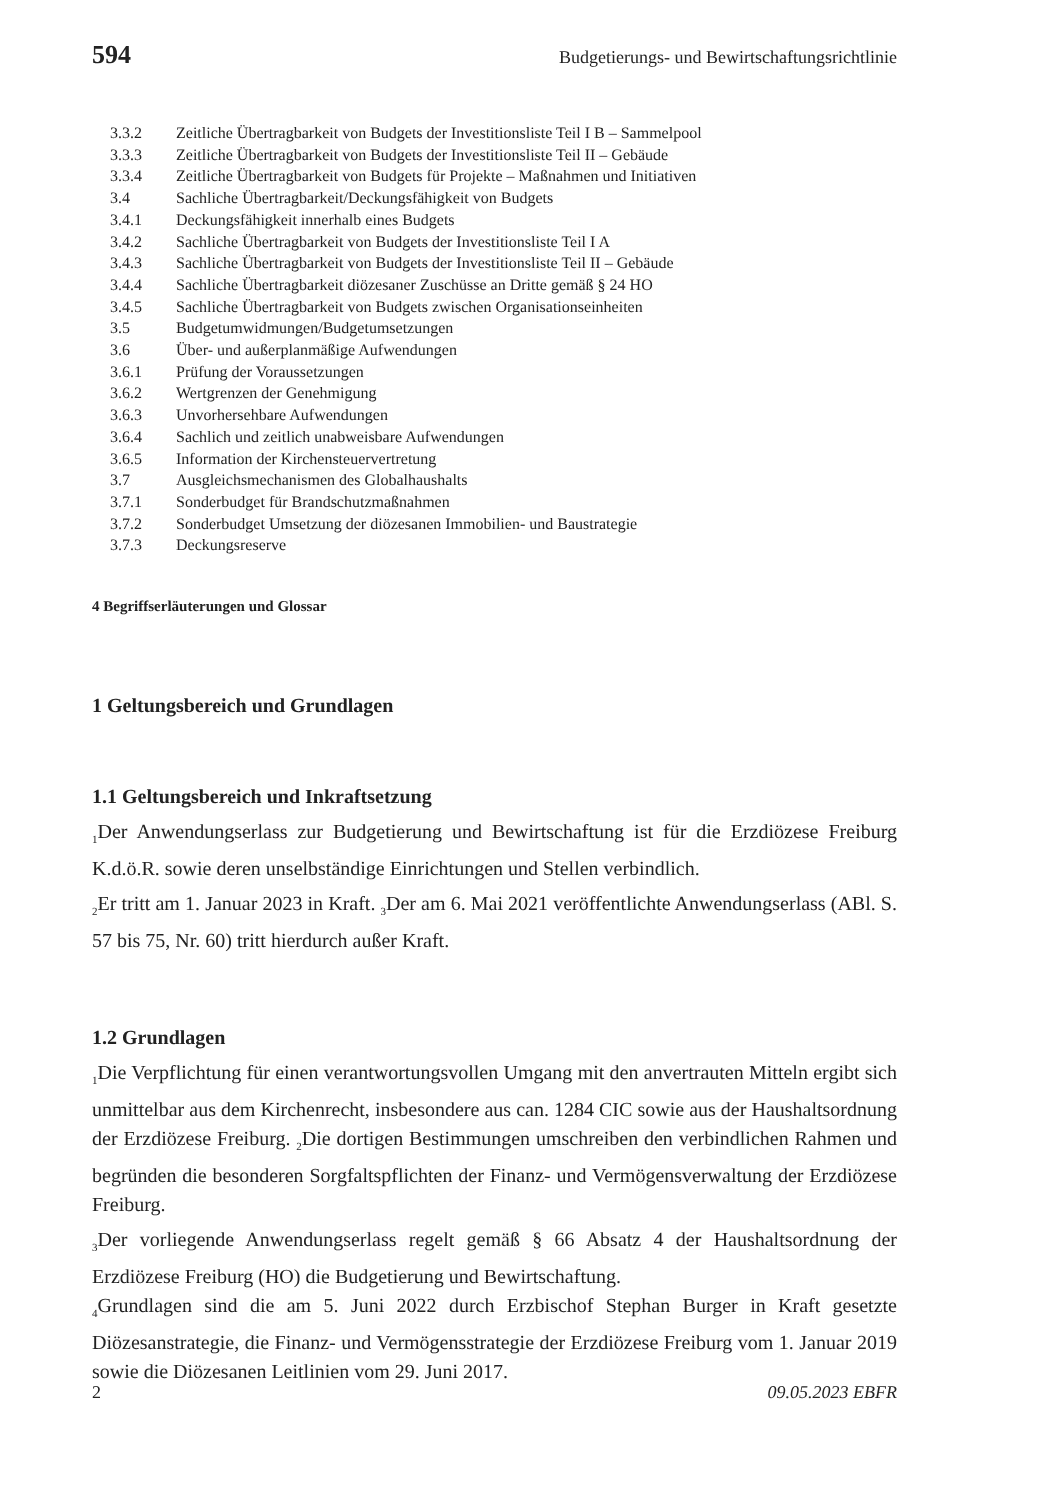594 Budgetierungs- und Bewirtschaftungsrichtlinie
3.3.2 Zeitliche Übertragbarkeit von Budgets der Investitionsliste Teil I B – Sammelpool
3.3.3 Zeitliche Übertragbarkeit von Budgets der Investitionsliste Teil II – Gebäude
3.3.4 Zeitliche Übertragbarkeit von Budgets für Projekte – Maßnahmen und Initiativen
3.4 Sachliche Übertragbarkeit/Deckungsfähigkeit von Budgets
3.4.1 Deckungsfähigkeit innerhalb eines Budgets
3.4.2 Sachliche Übertragbarkeit von Budgets der Investitionsliste Teil I A
3.4.3 Sachliche Übertragbarkeit von Budgets der Investitionsliste Teil II – Gebäude
3.4.4 Sachliche Übertragbarkeit diözesaner Zuschüsse an Dritte gemäß § 24 HO
3.4.5 Sachliche Übertragbarkeit von Budgets zwischen Organisationseinheiten
3.5 Budgetumwidmungen/Budgetumsetzungen
3.6 Über- und außerplanmäßige Aufwendungen
3.6.1 Prüfung der Voraussetzungen
3.6.2 Wertgrenzen der Genehmigung
3.6.3 Unvorhersehbare Aufwendungen
3.6.4 Sachlich und zeitlich unabweisbare Aufwendungen
3.6.5 Information der Kirchensteuervertretung
3.7 Ausgleichsmechanismen des Globalhaushalts
3.7.1 Sonderbudget für Brandschutzmaßnahmen
3.7.2 Sonderbudget Umsetzung der diözesanen Immobilien- und Baustrategie
3.7.3 Deckungsreserve
4 Begriffserläuterungen und Glossar
1 Geltungsbereich und Grundlagen
1.1 Geltungsbereich und Inkraftsetzung
<sub>1</sub>Der Anwendungserlass zur Budgetierung und Bewirtschaftung ist für die Erzdiözese Freiburg K.d.ö.R. sowie deren unselbständige Einrichtungen und Stellen verbindlich.
<sub>2</sub>Er tritt am 1. Januar 2023 in Kraft. <sub>3</sub>Der am 6. Mai 2021 veröffentlichte Anwendungser­lass (ABl. S. 57 bis 75, Nr. 60) tritt hierdurch außer Kraft.
1.2 Grundlagen
<sub>1</sub>Die Verpflichtung für einen verantwortungsvollen Umgang mit den anvertrauten Mit­teln ergibt sich unmittelbar aus dem Kirchenrecht, insbesondere aus can. 1284 CIC sowie aus der Haushaltsordnung der Erzdiözese Freiburg. <sub>2</sub>Die dortigen Bestimmungen umschreiben den verbindlichen Rahmen und begründen die besonderen Sorgfaltspflich­ten der Finanz- und Vermögensverwaltung der Erzdiözese Freiburg.
<sub>3</sub>Der vorliegende Anwendungserlass regelt gemäß § 66 Absatz 4 der Haushaltsordnung der Erzdiözese Freiburg (HO) die Budgetierung und Bewirtschaftung.
<sub>4</sub>Grundlagen sind die am 5. Juni 2022 durch Erzbischof Stephan Burger in Kraft gesetzte Diözesanstrategie, die Finanz- und Vermögensstrategie der Erzdiözese Freiburg vom 1. Januar 2019 sowie die Diözesanen Leitlinien vom 29. Juni 2017.
2 09.05.2023 EBFR